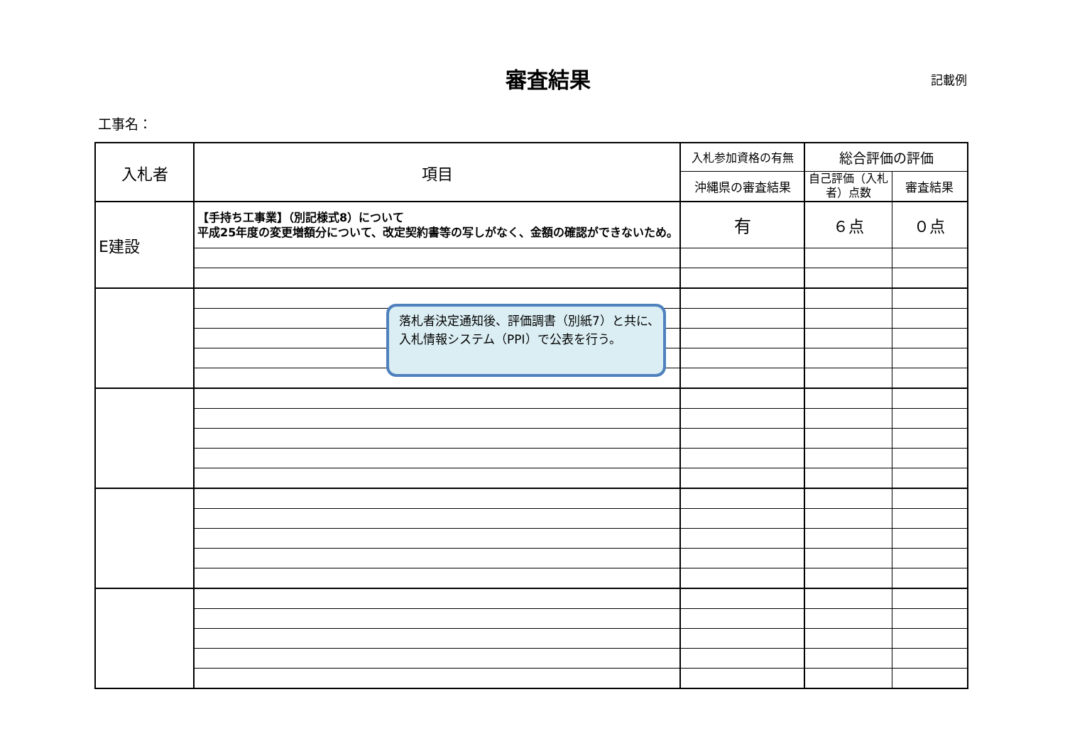審査結果
記載例
工事名：
| 入札者 | 項目 | 入札参加資格の有無 | 総合評価の評価 | |
| --- | --- | --- | --- | --- |
| | | 沖縄県の審査結果 | 自己評価（入札者）点数 | 審査結果 |
| E建設 | 【手持ち工事業】（別記様式8）について 平成25年度の変更増額分について、改定契約書等の写しがなく、金額の確認ができないため。 | 有 | ６点 | ０点 |
| | 落札者決定通知後、評価調書（別紙7）と共に、入札情報システム（PPI）で公表を行う。 | | | |